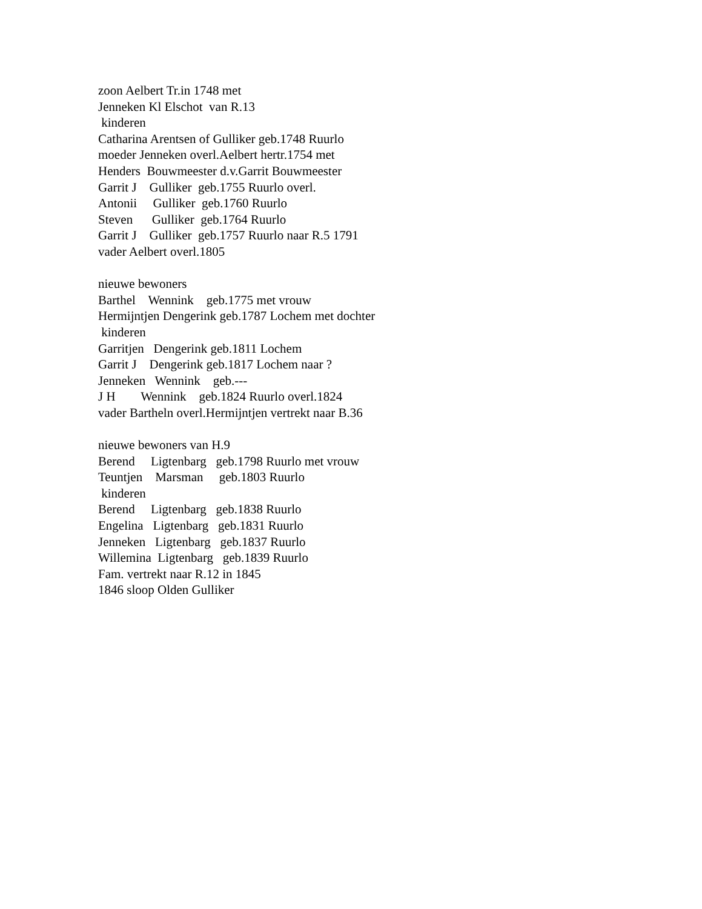zoon Aelbert Tr.in 1748 met Jenneken Kl Elschot van R.13 kinderen Catharina Arentsen of Gulliker geb.1748 Ruurlo moeder Jenneken overl.Aelbert hertr.1754 met Henders Bouwmeester d.v.Garrit Bouwmeester Garrit J Gulliker geb.1755 Ruurlo overl. Antonii Gulliker geb.1760 Ruurlo Steven Gulliker geb.1764 Ruurlo Garrit J Gulliker geb.1757 Ruurlo naar R.5 1791 vader Aelbert overl.1805 nieuwe bewoners Barthel Wennink geb.1775 met vrouw Hermijntjen Dengerink geb.1787 Lochem met dochter kinderen Garritjen Dengerink geb.1811 Lochem Garrit J Dengerink geb.1817 Lochem naar ? Jenneken Wennink geb.--- J H Wennink geb.1824 Ruurlo overl.1824 vader Bartheln overl.Hermijntjen vertrekt naar B.36 nieuwe bewoners van H.9 Berend Ligtenbarg geb.1798 Ruurlo met vrouw Teuntjen Marsman geb.1803 Ruurlo kinderen Berend Ligtenbarg geb.1838 Ruurlo Engelina Ligtenbarg geb.1831 Ruurlo Jenneken Ligtenbarg geb.1837 Ruurlo Willemina Ligtenbarg geb.1839 Ruurlo Fam. vertrekt naar R.12 in 1845 1846 sloop Olden Gulliker